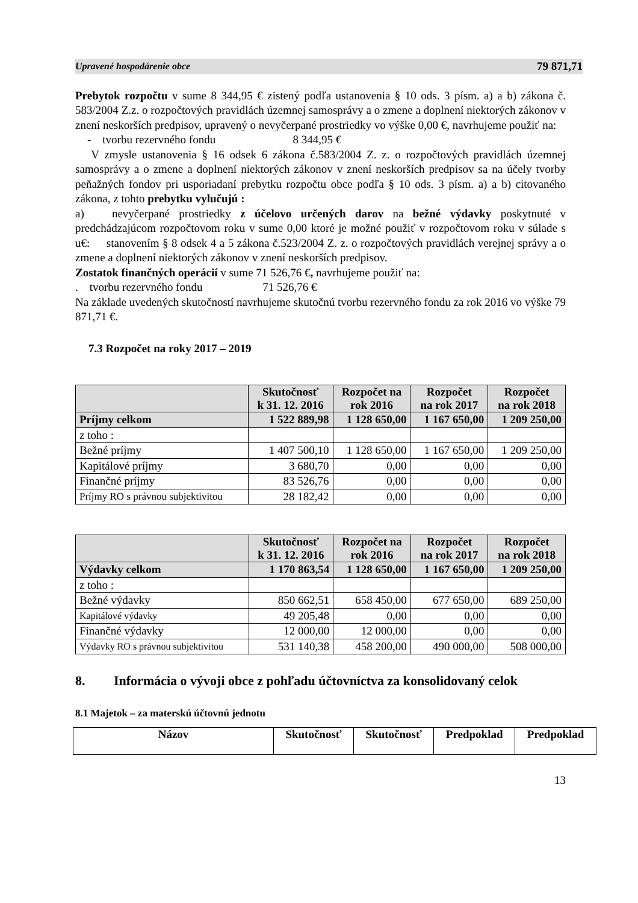Upravené hospodárenie obce 79 871,71
Prebytok rozpočtu v sume 8 344,95 € zistený podľa ustanovenia § 10 ods. 3 písm. a) a b) zákona č. 583/2004 Z.z. o rozpočtových pravidlách územnej samosprávy a o zmene a doplnení niektorých zákonov v znení neskorších predpisov, upravený o nevyčerpané prostriedky vo výške 0,00 €, navrhujeme použiť na:
- tvorbu rezervného fondu 8 344,95 €
V zmysle ustanovenia § 16 odsek 6 zákona č.583/2004 Z. z. o rozpočtových pravidlách územnej samosprávy a o zmene a doplnení niektorých zákonov v znení neskorších predpisov sa na účely tvorby peňažných fondov pri usporiadaní prebytku rozpočtu obce podľa § 10 ods. 3 písm. a) a b) citovaného zákona, z tohto prebytku vylučujú :
a) nevyčerpané prostriedky z účelovo určených darov na bežné výdavky poskytnuté v predchádzajúcom rozpočtovom roku v sume 0,00 ktoré je možné použiť v rozpočtovom roku v súlade s u€: stanovením § 8 odsek 4 a 5 zákona č.523/2004 Z. z. o rozpočtových pravidlách verejnej správy a o zmene a doplnení niektorých zákonov v znení neskorších predpisov.
Zostatok finančných operácií v sume 71 526,76 €, navrhujeme použiť na:
. tvorbu rezervného fondu 71 526,76 €
Na základe uvedených skutočností navrhujeme skutočnú tvorbu rezervného fondu za rok 2016 vo výške 79 871,71 €.
7.3 Rozpočet na roky 2017 – 2019
| | Skutočnosť k 31. 12. 2016 | Rozpočet na rok 2016 | Rozpočet na rok 2017 | Rozpočet na rok 2018 |
| --- | --- | --- | --- | --- |
| Príjmy celkom | 1 522 889,98 | 1 128 650,00 | 1 167 650,00 | 1 209 250,00 |
| z toho : | | | | |
| Bežné príjmy | 1 407 500,10 | 1 128 650,00 | 1 167 650,00 | 1 209 250,00 |
| Kapitálové príjmy | 3 680,70 | 0,00 | 0,00 | 0,00 |
| Finančné príjmy | 83 526,76 | 0,00 | 0,00 | 0,00 |
| Príjmy RO s právnou subjektivitou | 28 182,42 | 0,00 | 0,00 | 0,00 |
| | Skutočnosť k 31. 12. 2016 | Rozpočet na rok 2016 | Rozpočet na rok 2017 | Rozpočet na rok 2018 |
| --- | --- | --- | --- | --- |
| Výdavky celkom | 1 170 863,54 | 1 128 650,00 | 1 167 650,00 | 1 209 250,00 |
| z toho : | | | | |
| Bežné výdavky | 850 662,51 | 658 450,00 | 677 650,00 | 689 250,00 |
| Kapitálové výdavky | 49 205,48 | 0,00 | 0,00 | 0,00 |
| Finančné výdavky | 12 000,00 | 12 000,00 | 0,00 | 0,00 |
| Výdavky RO s právnou subjektivitou | 531 140,38 | 458 200,00 | 490 000,00 | 508 000,00 |
8. Informácia o vývoji obce z pohľadu účtovníctva za konsolidovaný celok
8.1 Majetok – za materskú účtovnú jednotu
| Názov | Skutočnosť | Skutočnosť | Predpoklad | Predpoklad |
| --- | --- | --- | --- | --- |
13